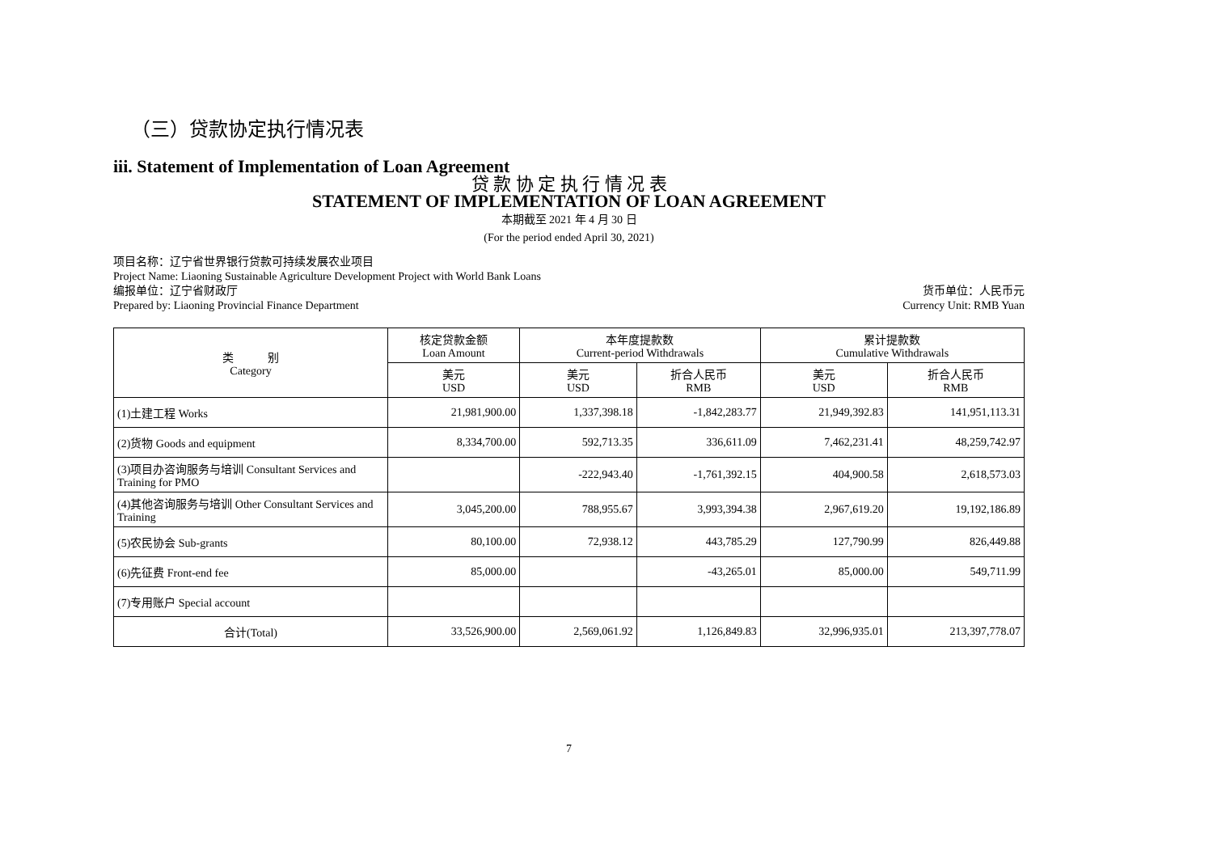（三）贷款协定执行情况表
iii. Statement of Implementation of Loan Agreement
贷 款 协 定 执 行 情 况 表
STATEMENT OF IMPLEMENTATION OF LOAN AGREEMENT
本期截至 2021 年 4 月 30 日
(For the period ended April 30, 2021)
项目名称：辽宁省世界银行贷款可持续发展农业项目
Project Name: Liaoning Sustainable Agriculture Development Project with World Bank Loans
编报单位：辽宁省财政厅
Prepared by: Liaoning Provincial Finance Department
货币单位：人民币元
Currency Unit: RMB Yuan
| 类 别 Category | 核定贷款金额 Loan Amount | 本年度提款数 Current-period Withdrawals | | 累计提款数 Cumulative Withdrawals | |
| --- | --- | --- | --- | --- | --- |
| | 美元 USD | 美元 USD | 折合人民币 RMB | 美元 USD | 折合人民币 RMB |
| (1)土建工程 Works | 21,981,900.00 | 1,337,398.18 | -1,842,283.77 | 21,949,392.83 | 141,951,113.31 |
| (2)货物 Goods and equipment | 8,334,700.00 | 592,713.35 | 336,611.09 | 7,462,231.41 | 48,259,742.97 |
| (3)项目办咨询服务与培训 Consultant Services and Training for PMO | | -222,943.40 | -1,761,392.15 | 404,900.58 | 2,618,573.03 |
| (4)其他咨询服务与培训 Other Consultant Services and Training | 3,045,200.00 | 788,955.67 | 3,993,394.38 | 2,967,619.20 | 19,192,186.89 |
| (5)农民协会 Sub-grants | 80,100.00 | 72,938.12 | 443,785.29 | 127,790.99 | 826,449.88 |
| (6)先征费 Front-end fee | 85,000.00 | | -43,265.01 | 85,000.00 | 549,711.99 |
| (7)专用账户 Special account | | | | | |
| 合计(Total) | 33,526,900.00 | 2,569,061.92 | 1,126,849.83 | 32,996,935.01 | 213,397,778.07 |
7